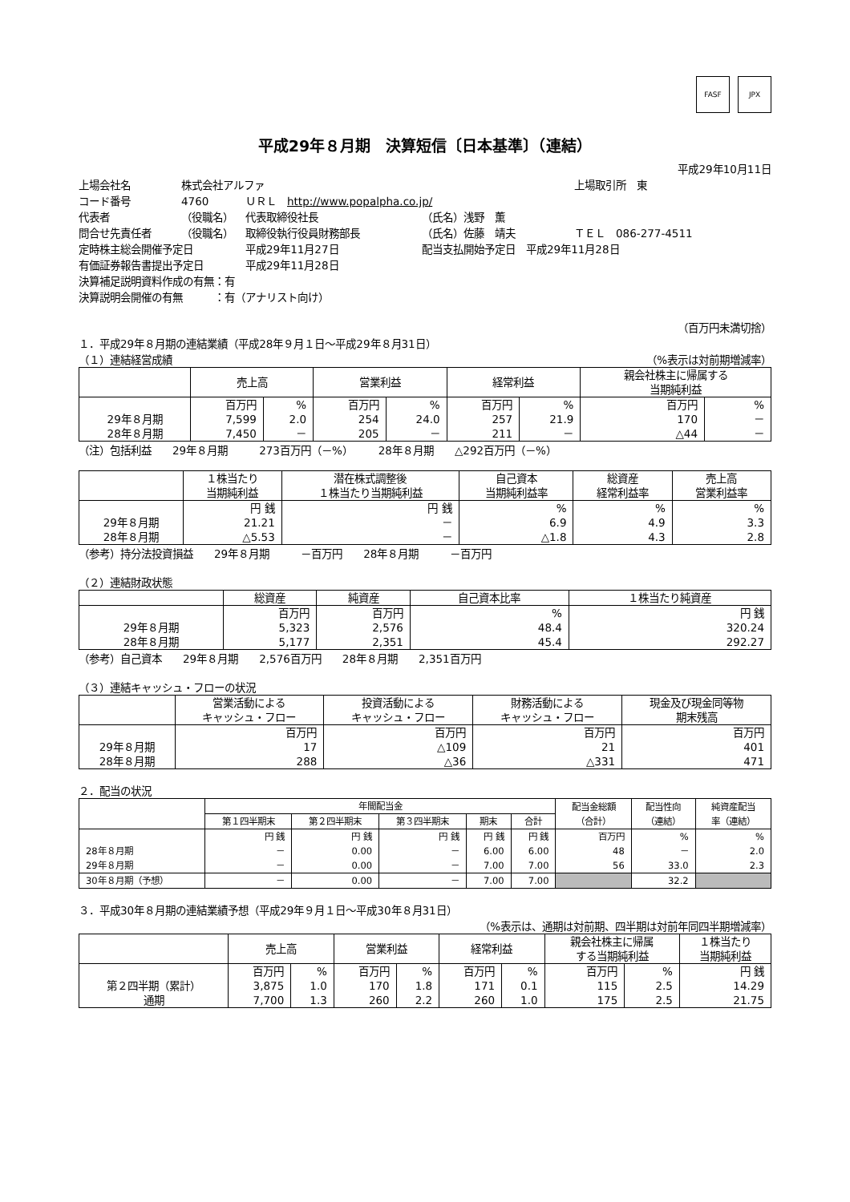FASF JPX
平成29年８月期　決算短信〔日本基準〕（連結）
平成29年10月11日
上場会社名 株式会社アルファ 上場取引所　東
コード番号 4760 ＵＲＬ　http://www.popalpha.co.jp/
代表者 （役職名） 代表取締役社長 （氏名）浅野　薫
問合せ先責任者 （役職名） 取締役執行役員財務部長 （氏名）佐藤　靖夫 ＴＥＬ　086-277-4511
定時株主総会開催予定日 平成29年11月27日 配当支払開始予定日　平成29年11月28日
有価証券報告書提出予定日 平成29年11月28日
決算補足説明資料作成の有無：有
決算説明会開催の有無　　　：有（アナリスト向け）
（百万円未満切捨）
１．平成29年８月期の連結業績（平成28年９月１日～平成29年８月31日）
（１）連結経営成績 （%表示は対前期増減率）
| | 売上高 | | 営業利益 | | 経常利益 | | 親会社株主に帰属する 当期純利益 | |
| --- | --- | --- | --- | --- | --- | --- | --- | --- |
| 29年８月期 28年８月期 | 百万円 7,599 7,450 | % 2.0 － | 百万円 254 205 | % 24.0 － | 百万円 257 211 | % 21.9 － | 百万円 170 △44 | % － － |
（注）包括利益　　29年８月期　　　273百万円（－%）　　　28年８月期　　△292百万円（－%）
| | １株当たり 当期純利益 | 潜在株式調整後 １株当たり当期純利益 | 自己資本 当期純利益率 | 総資産 経常利益率 | 売上高 営業利益率 |
| --- | --- | --- | --- | --- | --- |
| 29年８月期 28年８月期 | 円 銭 21.21 △5.53 | 円 銭 － － | % 6.9 △1.8 | % 4.9 4.3 | % 3.3 2.8 |
（参考）持分法投資損益　　29年８月期　　　－百万円　　28年８月期　　　－百万円
（２）連結財政状態
| | 総資産 | 純資産 | 自己資本比率 | １株当たり純資産 |
| --- | --- | --- | --- | --- |
| 29年８月期 28年８月期 | 百万円 5,323 5,177 | 百万円 2,576 2,351 | % 48.4 45.4 | 円 銭 320.24 292.27 |
（参考）自己資本　　29年８月期　　2,576百万円　　28年８月期　　2,351百万円
（３）連結キャッシュ・フローの状況
| | 営業活動による キャッシュ・フロー | 投資活動による キャッシュ・フロー | 財務活動による キャッシュ・フロー | 現金及び現金同等物 期末残高 |
| --- | --- | --- | --- | --- |
| 29年８月期 28年８月期 | 百万円 17 288 | 百万円 △109 △36 | 百万円 21 △331 | 百万円 401 471 |
２．配当の状況
| | 年間配当金 | | | | | 配当金総額 （合計） | 配当性向 （連結） | 純資産配当 率（連結） |
| --- | --- | --- | --- | --- | --- | --- | --- | --- |
| | 第１四半期末 | 第２四半期末 | 第３四半期末 | 期末 | 合計 | | | |
| 28年８月期 29年８月期 | 円 銭 － － | 円 銭 0.00 0.00 | 円 銭 － － | 円 銭 6.00 7.00 | 円 銭 6.00 7.00 | 百万円 48 56 | % － 33.0 | % 2.0 2.3 |
| 30年８月期（予想） | － | 0.00 | － | 7.00 | 7.00 | | 32.2 | |
３．平成30年８月期の連結業績予想（平成29年９月１日～平成30年８月31日）
（%表示は、通期は対前期、四半期は対前年同四半期増減率）
| | 売上高 | | 営業利益 | | 経常利益 | | 親会社株主に帰属 する当期純利益 | | １株当たり 当期純利益 |
| --- | --- | --- | --- | --- | --- | --- | --- | --- | --- |
| 第２四半期（累計） 通期 | 百万円 3,875 7,700 | % 1.0 1.3 | 百万円 170 260 | % 1.8 2.2 | 百万円 171 260 | % 0.1 1.0 | 百万円 115 175 | % 2.5 2.5 | 円 銭 14.29 21.75 |